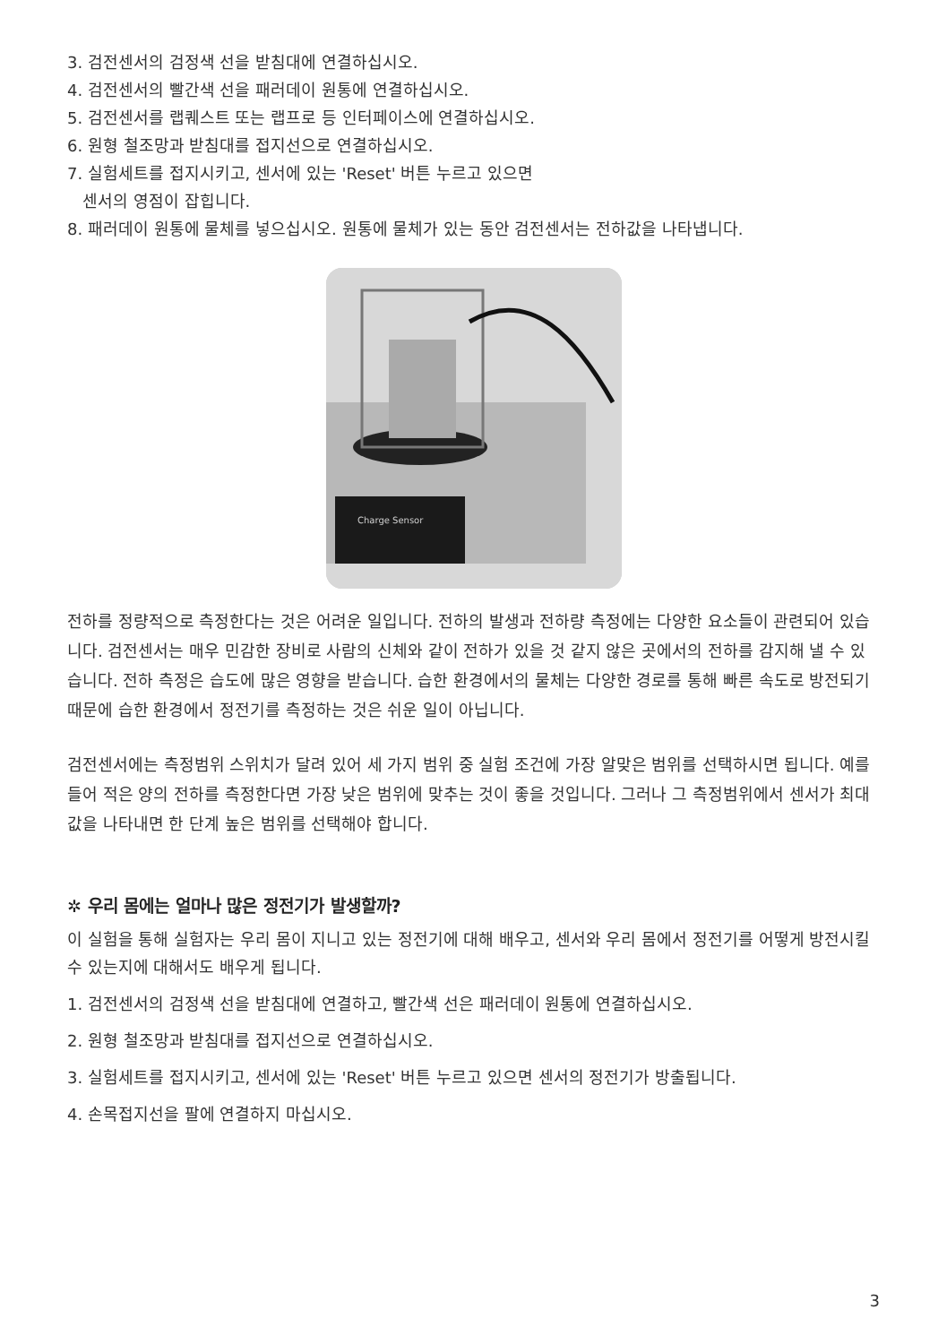3. 검전센서의 검정색 선을 받침대에 연결하십시오.
4. 검전센서의 빨간색 선을 패러데이 원통에 연결하십시오.
5. 검전센서를 랩퀘스트 또는 랩프로 등 인터페이스에 연결하십시오.
6. 원형 철조망과 받침대를 접지선으로 연결하십시오.
7. 실험세트를 접지시키고, 센서에 있는 'Reset' 버튼 누르고 있으면
센서의 영점이 잡힙니다.
8. 패러데이 원통에 물체를 넣으십시오. 원통에 물체가 있는 동안 검전센서는 전하값을 나타냅니다.
Charge Sensor
전하를 정량적으로 측정한다는 것은 어려운 일입니다. 전하의 발생과 전하량 측정에는 다양한 요소들이 관련되어 있습니다. 검전센서는 매우 민감한 장비로 사람의 신체와 같이 전하가 있을 것 같지 않은 곳에서의 전하를 감지해 낼 수 있습니다. 전하 측정은 습도에 많은 영향을 받습니다. 습한 환경에서의 물체는 다양한 경로를 통해 빠른 속도로 방전되기 때문에 습한 환경에서 정전기를 측정하는 것은 쉬운 일이 아닙니다.
검전센서에는 측정범위 스위치가 달려 있어 세 가지 범위 중 실험 조건에 가장 알맞은 범위를 선택하시면 됩니다. 예를 들어 적은 양의 전하를 측정한다면 가장 낮은 범위에 맞추는 것이 좋을 것입니다. 그러나 그 측정범위에서 센서가 최대값을 나타내면 한 단계 높은 범위를 선택해야 합니다.
✲ 우리 몸에는 얼마나 많은 정전기가 발생할까?
이 실험을 통해 실험자는 우리 몸이 지니고 있는 정전기에 대해 배우고, 센서와 우리 몸에서 정전기를 어떻게 방전시킬 수 있는지에 대해서도 배우게 됩니다.
1. 검전센서의 검정색 선을 받침대에 연결하고, 빨간색 선은 패러데이 원통에 연결하십시오.
2. 원형 철조망과 받침대를 접지선으로 연결하십시오.
3. 실험세트를 접지시키고, 센서에 있는 'Reset' 버튼 누르고 있으면 센서의 정전기가 방출됩니다.
4. 손목접지선을 팔에 연결하지 마십시오.
3